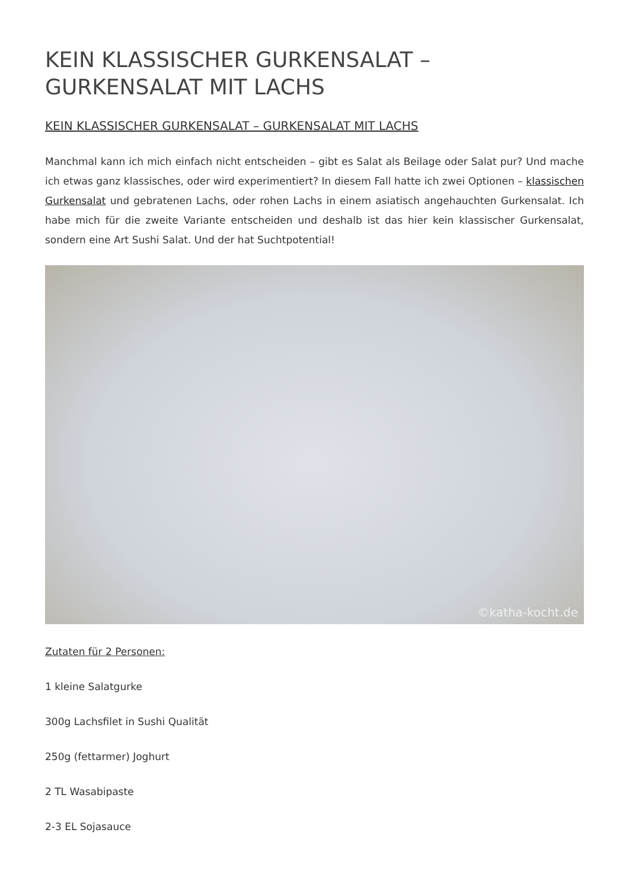KEIN KLASSISCHER GURKENSALAT – GURKENSALAT MIT LACHS
KEIN KLASSISCHER GURKENSALAT – GURKENSALAT MIT LACHS
Manchmal kann ich mich einfach nicht entscheiden – gibt es Salat als Beilage oder Salat pur? Und mache ich etwas ganz klassisches, oder wird experimentiert? In diesem Fall hatte ich zwei Optionen – klassischen Gurkensalat und gebratenen Lachs, oder rohen Lachs in einem asiatisch angehauchten Gurkensalat. Ich habe mich für die zweite Variante entscheiden und deshalb ist das hier kein klassischer Gurkensalat, sondern eine Art Sushi Salat. Und der hat Suchtpotential!
©katha-kocht.de
Zutaten für 2 Personen:
1 kleine Salatgurke
300g Lachsfilet in Sushi Qualität
250g (fettarmer) Joghurt
2 TL Wasabipaste
2-3 EL Sojasauce